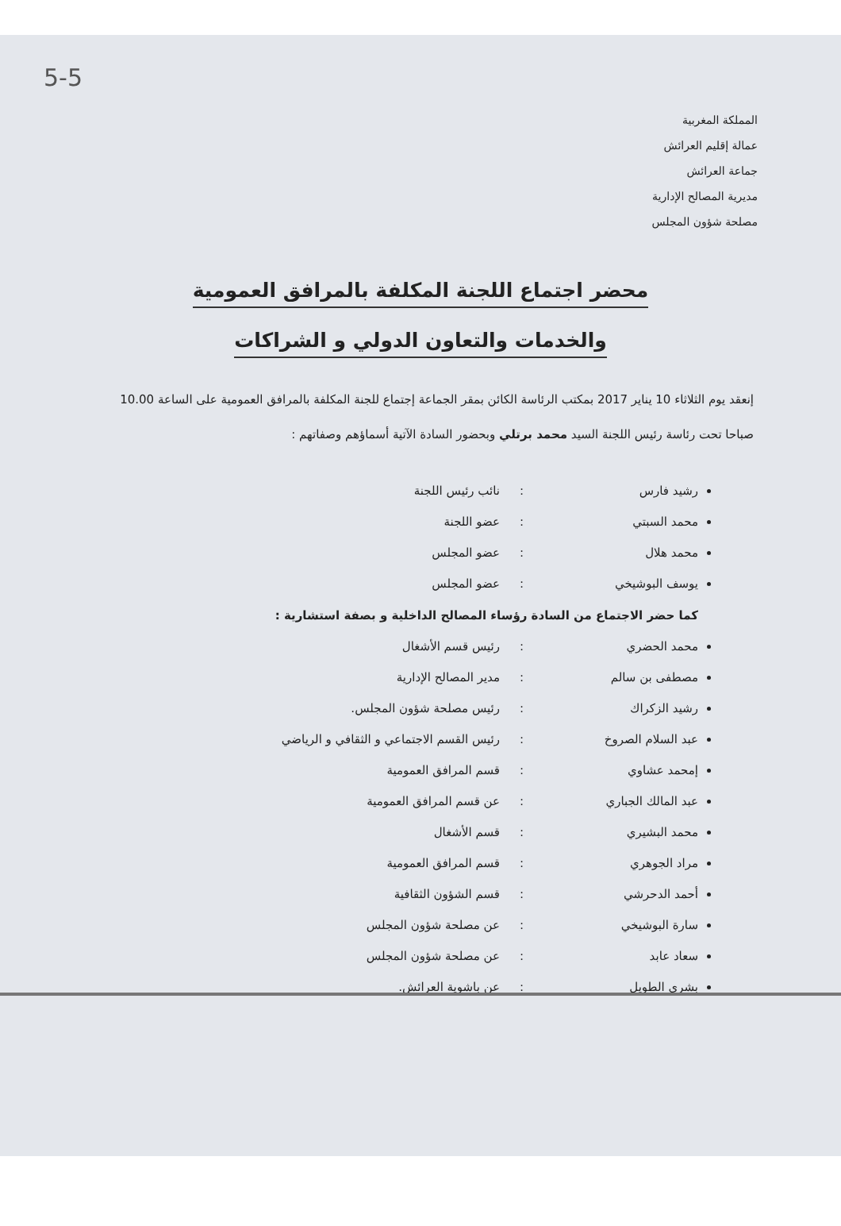5-5
المملكة المغربية
عمالة إقليم العرائش
جماعة العرائش
مديرية المصالح الإدارية
مصلحة شؤون المجلس
محضر اجتماع اللجنة المكلفة بالمرافق العمومية
والخدمات والتعاون الدولي و الشراكات
إنعقد يوم الثلاثاء 10 يناير 2017 بمكتب الرئاسة الكائن بمقر الجماعة إجتماع للجنة المكلفة بالمرافق العمومية على الساعة 10.00 صباحا تحت رئاسة رئيس اللجنة السيد محمد برتلي وبحضور السادة الآتية أسماؤهم وصفاتهم :
رشيد فارس: نائب رئيس اللجنة
محمد السبتي: عضو اللجنة
محمد هلال: عضو المجلس
يوسف البوشيخي: عضو المجلس
كما حضر الاجتماع من السادة رؤساء المصالح الداخلية و بصفة استشارية :
محمد الحضري: رئيس قسم الأشغال
مصطفى بن سالم: مدير المصالح الإدارية
رشيد الزكراك: رئيس مصلحة شؤون المجلس.
عبد السلام الصروخ: رئيس القسم الاجتماعي و الثقافي و الرياضي
إمحمد عشاوي: قسم المرافق العمومية
عبد المالك الجباري: عن قسم المرافق العمومية
محمد البشيري: قسم الأشغال
مراد الجوهري: قسم المرافق العمومية
أحمد الدحرشي: قسم الشؤون الثقافية
سارة البوشيخي: عن مصلحة شؤون المجلس
سعاد عابد: عن مصلحة شؤون المجلس
بشرى الطويل: عن باشوية العرائش.